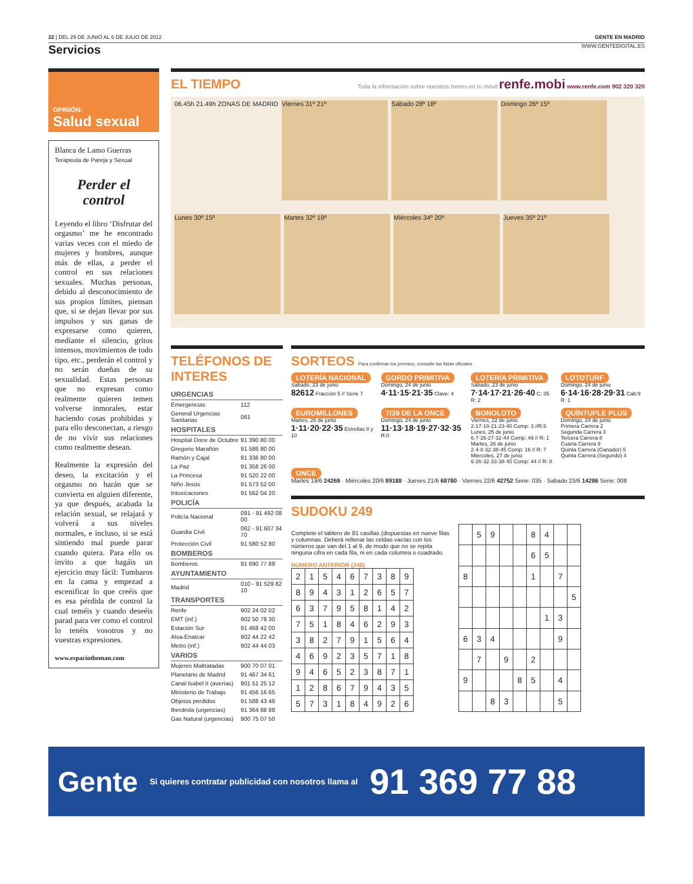22 | DEL 29 DE JUNIO AL 6 DE JULIO DE 2012 GENTE EN MADRID
Servicios WWW.GENTEDIGITAL.ES
OPINIÓN:
Salud sexual
Blanca de Lamo Guerras
Terapeuta de Pareja y Sexual
Perder el control
Leyendo el libro ‘Disfrutar del orgasmo’ me he encontrado varias veces con el miedo de mujeres y hombres, aunque más de ellas, a perder el control en sus relaciones sexuales. Muchas personas, debido al desconocimiento de sus propios límites, piensan que, si se dejan llevar por sus impulsos y sus ganas de expresarse como quieren, mediante el silencio, gritos intensos, movimientos de todo tipo, etc., perderán el control y no serán dueñas de su sexualidad. Estas personas que no expresan como realmente quieren temen volverse inmorales, estar haciendo cosas prohibidas y para ello desconectan, a riesgo de no vivir sus relaciones como realmente desean.
Realmente la expresión del deseo, la excitación y el orgasmo no harán que se convierta en alguien diferente, ya que después, acabada la relación sexual, se relajará y volverá a sus niveles normales, e incluso, si se está sintiendo mal puede parar cuando quiera. Para ello os invito a que hagáis un ejercicio muy fácil: Tumbaros en la cama y empezad a escenificar lo que creéis que es esa pérdida de control la cual teméis y cuando deseéis parad para ver como el control lo tenéis vosotros y no vuestras expresiones.
www.espaciotheman.com
EL TIEMPO
Toda la información sobre nuestros trenes en tu móvil renfe.mobi www.renfe.com 902 320 320
06.45h 21.49h ZONAS DE MADRID
Viernes 31º 21º
Sábado 28º 18º
Domingo 26º 15º
Lunes 30º 15º
Martes 32º 19º
Miércoles 34º 20º
Jueves 35º 21º
TELÉFONOS DE INTERES
| URGENCIAS | |
| Emergencias | 112 |
| General Urgencias Sanitarias | 061 |
| HOSPITALES | |
| Hospital Doce de Octubre | 91 390 80 00 |
| Gregorio Marañón | 91 586 80 00 |
| Ramón y Cajal | 91 336 80 00 |
| La Paz | 91 358 26 00 |
| La Princesa | 91 520 22 00 |
| Niño Jesús | 91 573 52 00 |
| Intoxicaciones | 91 562 04 20 |
| POLICÍA | |
| Policía Nacional | 091 - 91 492 08 00 |
| Guardia Civil | 062 - 91 607 34 70 |
| Protección Civil | 91 580 52 80 |
| BOMBEROS | |
| Bomberos | 91 690 77 88 |
| AYUNTAMIENTO | |
| Madrid | 010 - 91 529 82 10 |
| TRANSPORTES | |
| Renfe | 902 24 02 02 |
| EMT (inf.) | 902 50 78 30 |
| Estación Sur | 91 468 42 00 |
| Alsa-Enatcar | 902 44 22 42 |
| Metro (inf.) | 902 44 44 03 |
| VARIOS | |
| Mujeres Maltratadas | 900 70 07 01 |
| Planetario de Madrid | 91 467 34 61 |
| Canal Isabel II (averías) | 901 51 25 12 |
| Ministerio de Trabajo | 91 456 16 65 |
| Objetos perdidos | 91 588 43 48 |
| Iberdrola (urgencias) | 91 364 88 88 |
| Gas Natural (urgencias) | 900 75 07 50 |
SORTEOS Para confirmar los premios, consulte las listas oficiales
LOTERÍA NACIONAL
Sabado, 23 de junio
82612 Fracción 5 // Serie 7
GORDO PRIMITIVA
Domingo, 24 de junio
4·11·15·21·35 Clave: 4
LOTERÍA PRIMITIVA
Sábado, 23 de junio
7·14·17·21·26·40 C: 35 R: 2
LOTOTURF
Domingo, 24 de junio
6·14·16·28·29·31 Cab:9 R: 1
EUROMILLONES
Martes, 26 de junio
1·11·20·22·35 Estrellas 8 y 10
7/39 DE LA ONCE
Domingo, 24 de junio
11·13·18·19·27·32·35 R:0
BONOLOTO
Viernes, 22 de junio
2·17·19·21·23·40 Comp: 3 //R:5
Lunes, 25 de junio
6·7·26·27·32·44 Comp: 49 // R: 1
Martes, 26 de junio
2·4·8·32·38·45 Comp: 16 // R: 7
Miercoles, 27 de junio
6·26·32·33·38·45 Comp: 44 // R: 8
QUÍNTUPLE PLUS
Domingo, 24 de junio
Primera Carrera 2
Segunda Carrera 3
Tercera Carrera 8
Cuarta Carrera 9
Quinta Carrera (Ganador) 5
Quinta Carrera (Segundo) 4
ONCE
Martes 19/6 24269 · Miércoles 20/6 89188 · Jueves 21/6 68780 · Viernes 22/6 42752 Serie: 035 · Sabado 23/6 14286 Serie: 008
SUDOKU 249
Complete el tablero de 81 casillas (dispuestas en nueve filas y columnas. Deberá rellenar las celdas vacías con los números que van del 1 al 9, de modo que no se repita ninguna cifra en cada fila, ni en cada columna o cuadrado.
NÚMERO ANTERIOR (248)
| 2 | 1 | 5 | 4 | 6 | 7 | 3 | 8 | 9 |
| 8 | 9 | 4 | 3 | 1 | 2 | 6 | 5 | 7 |
| 6 | 3 | 7 | 9 | 5 | 8 | 1 | 4 | 2 |
| 7 | 5 | 1 | 8 | 4 | 6 | 2 | 9 | 3 |
| 3 | 8 | 2 | 7 | 9 | 1 | 5 | 6 | 4 |
| 4 | 6 | 9 | 2 | 3 | 5 | 7 | 1 | 8 |
| 9 | 4 | 6 | 5 | 2 | 3 | 8 | 7 | 1 |
| 1 | 2 | 8 | 6 | 7 | 9 | 4 | 3 | 5 |
| 5 | 7 | 3 | 1 | 8 | 4 | 9 | 2 | 6 |
| | 5 | 9 | | | 8 | 4 | | |
| | | | | | 6 | 5 | | |
| 8 | | | | | 1 | | 7 | |
| | | | | | | | | 5 |
| | | | | | | 1 | 3 | |
| 6 | 3 | 4 | | | | | 9 | |
| | 7 | | 9 | | 2 | | | |
| 9 | | | | 8 | 5 | | 4 | |
| | | 8 | 3 | | | | 5 | |
Gente Si quieres contratar publicidad con nosotros llama al 91 369 77 88